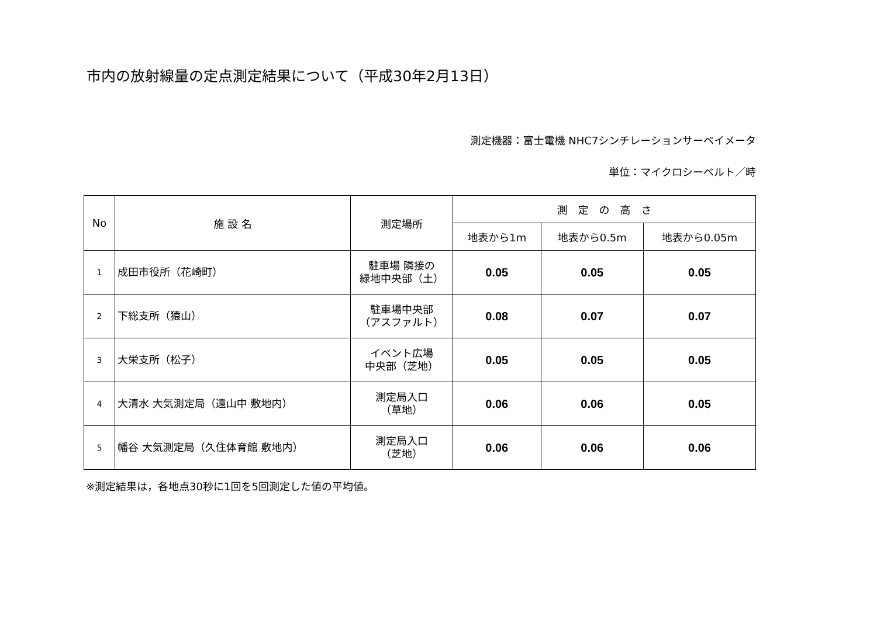市内の放射線量の定点測定結果について（平成30年2月13日）
測定機器：富士電機 NHC7シンチレーションサーベイメータ
単位：マイクロシーベルト／時
| No | 施 設 名 | 測定場所 | 測 定 の 高 さ | | |
| --- | --- | --- | --- | --- | --- |
| | | | 地表から1m | 地表から0.5m | 地表から0.05m |
| 1 | 成田市役所（花崎町） | 駐車場 隣接の 緑地中央部（土） | 0.05 | 0.05 | 0.05 |
| 2 | 下総支所（猿山） | 駐車場中央部 （アスファルト） | 0.08 | 0.07 | 0.07 |
| 3 | 大栄支所（松子） | イベント広場 中央部（芝地） | 0.05 | 0.05 | 0.05 |
| 4 | 大清水 大気測定局（遠山中 敷地内） | 測定局入口 （草地） | 0.06 | 0.06 | 0.05 |
| 5 | 幡谷 大気測定局（久住体育館 敷地内） | 測定局入口 （芝地） | 0.06 | 0.06 | 0.06 |
※測定結果は，各地点30秒に1回を5回測定した値の平均値。